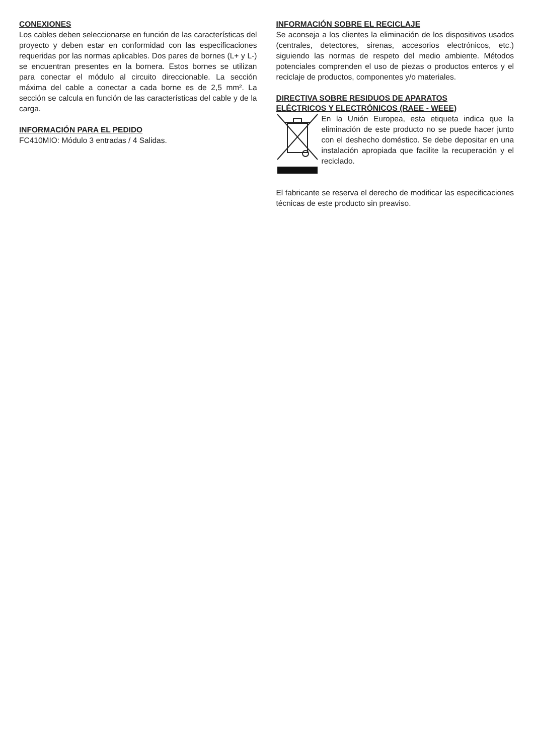CONEXIONES
Los cables deben seleccionarse en función de las características del proyecto y deben estar en conformidad con las especificaciones requeridas por las normas aplicables. Dos pares de bornes (L+ y L-) se encuentran presentes en la bornera. Estos bornes se utilizan para conectar el módulo al circuito direccionable. La sección máxima del cable a conectar a cada borne es de 2,5 mm². La sección se calcula en función de las características del cable y de la carga.
INFORMACIÓN PARA EL PEDIDO
FC410MIO: Módulo 3 entradas / 4 Salidas.
INFORMACIÓN SOBRE EL RECICLAJE
Se aconseja a los clientes la eliminación de los dispositivos usados (centrales, detectores, sirenas, accesorios electrónicos, etc.) siguiendo las normas de respeto del medio ambiente. Métodos potenciales comprenden el uso de piezas o productos enteros y el reciclaje de productos, componentes y/o materiales.
DIRECTIVA SOBRE RESIDUOS DE APARATOS
ELÉCTRICOS Y ELECTRÓNICOS (RAEE - WEEE)
En la Unión Europea, esta etiqueta indica que la eliminación de este producto no se puede hacer junto con el deshecho doméstico. Se debe depositar en una instalación apropiada que facilite la recuperación y el reciclado.
El fabricante se reserva el derecho de modificar las especificaciones técnicas de este producto sin preaviso.